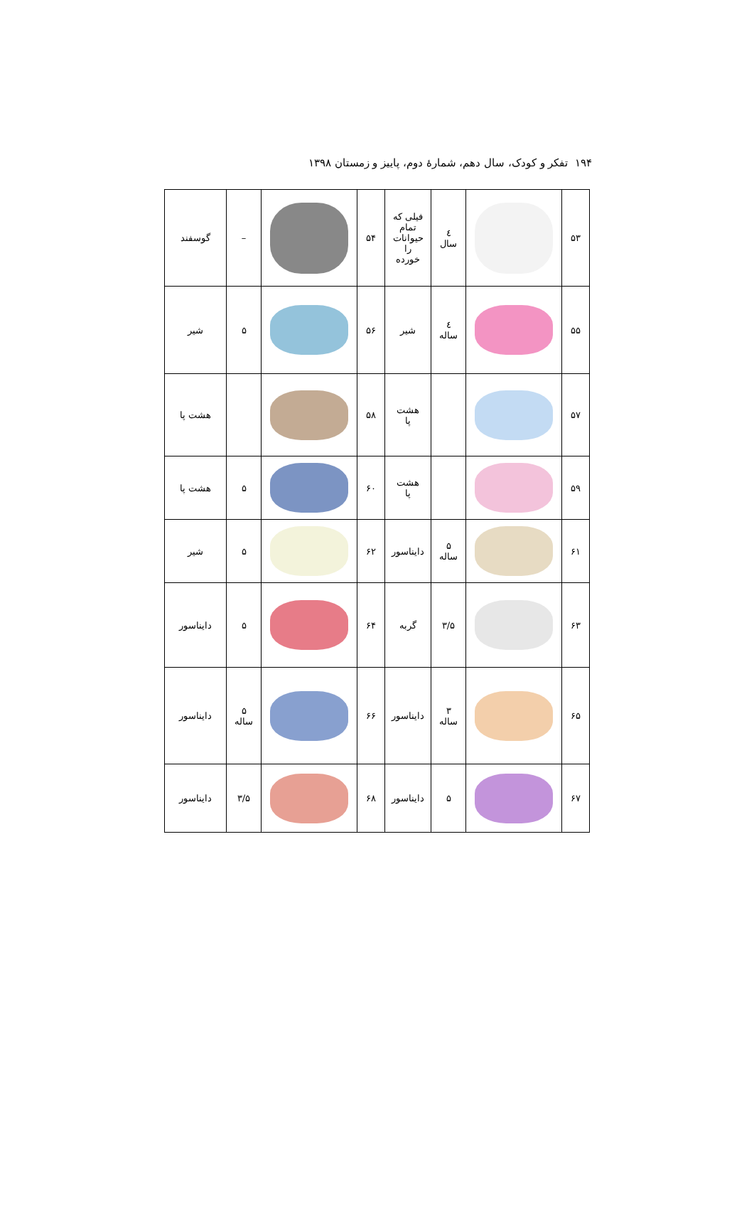۱۹۴ تفکر و کودک، سال دهم، شمارهٔ دوم، پاییز و زمستان ۱۳۹۸
| ۵۳ | | ٤ سال | فیلی که تمام حیوانات را خورده | ۵۴ | | – | گوسفند |
| ۵۵ | | ٤ ساله | شیر | ۵۶ | | ۵ | شیر |
| ۵۷ | | | هشت پا | ۵۸ | | | هشت پا |
| ۵۹ | | | هشت پا | ۶۰ | | ۵ | هشت پا |
| ۶۱ | | ۵ ساله | دایناسور | ۶۲ | | ۵ | شیر |
| ۶۳ | | ۳/۵ | گربه | ۶۴ | | ۵ | دایناسور |
| ۶۵ | | ۳ ساله | دایناسور | ۶۶ | | ۵ ساله | دایناسور |
| ۶۷ | | ۵ | دایناسور | ۶۸ | | ۳/۵ | دایناسور |